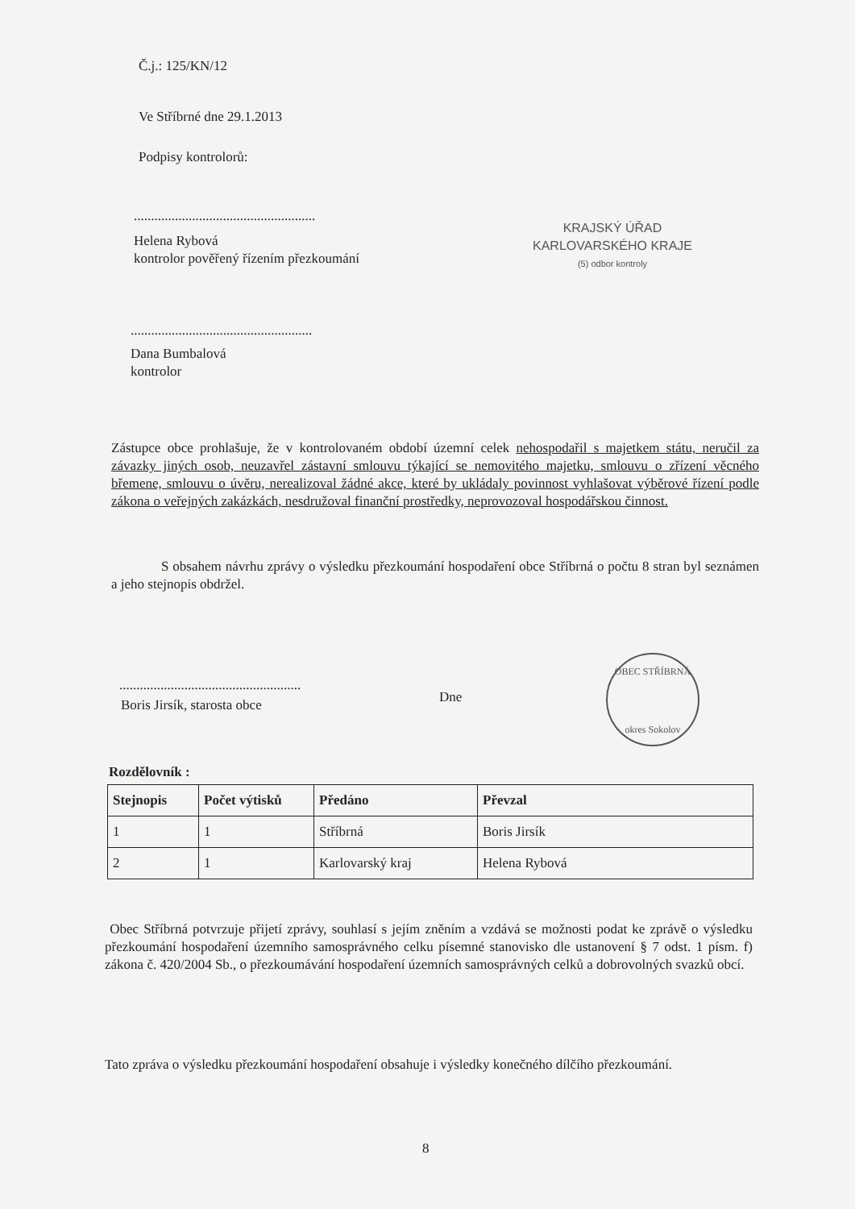Č.j.: 125/KN/12
Ve Stříbrné dne 29.1.2013
Podpisy kontrolorů:
.....................................................
Helena Rybová
kontrolor pověřený řízením přezkoumání
KRAJSKÝ ÚŘAD
KARLOVARSKÉHO KRAJE
(5) odbor kontroly
.....................................................
Dana Bumbalová
kontrolor
Zástupce obce prohlašuje, že v kontrolovaném období územní celek nehospodařil s majetkem státu, neručil za závazky jiných osob, neuzavřel zástavní smlouvu týkající se nemovitého majetku, smlouvu o zřízení věcného břemene, smlouvu o úvěru, nerealizoval žádné akce, které by ukládaly povinnost vyhlašovat výběrové řízení podle zákona o veřejných zakázkách, nesdružoval finanční prostředky, neprovozoval hospodářskou činnost.
S obsahem návrhu zprávy o výsledku přezkoumání hospodaření obce Stříbrná o počtu 8 stran byl seznámen a jeho stejnopis obdržel.
.....................................................
Boris Jirsík, starosta obce Dne
OBEC STŘÍBRNÁ
okres Sokolov
Rozdělovník :
| Stejnopis | Počet výtisků | Předáno | Převzal |
| --- | --- | --- | --- |
| 1 | 1 | Stříbrná | Boris Jirsík |
| 2 | 1 | Karlovarský kraj | Helena Rybová |
Obec Stříbrná potvrzuje přijetí zprávy, souhlasí s jejím zněním a vzdává se možnosti podat ke zprávě o výsledku přezkoumání hospodaření územního samosprávného celku písemné stanovisko dle ustanovení § 7 odst. 1 písm. f) zákona č. 420/2004 Sb., o přezkoumávání hospodaření územních samosprávných celků a dobrovolných svazků obcí.
Tato zpráva o výsledku přezkoumání hospodaření obsahuje i výsledky konečného dílčího přezkoumání.
8